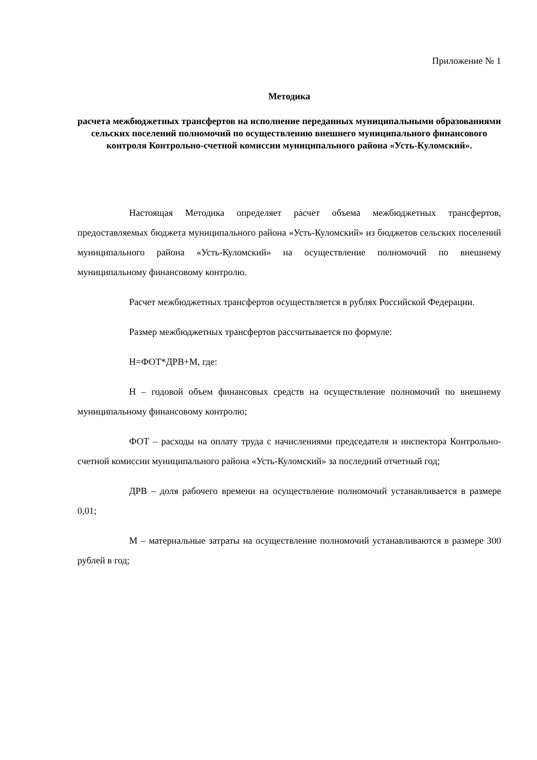Приложение № 1
Методика
расчета межбюджетных трансфертов на исполнение переданных муниципальными образованиями сельских поселений полномочий по осуществлению внешнего муниципального финансового контроля Контрольно-счетной комиссии муниципального района «Усть-Куломский».
Настоящая Методика определяет расчет объема межбюджетных трансфертов, предоставляемых бюджета муниципального района «Усть-Куломский» из бюджетов сельских поселений муниципального района «Усть-Куломский» на осуществление полномочий по внешнему муниципальному финансовому контролю.
Расчет межбюджетных трансфертов осуществляется в рублях Российской Федерации.
Размер межбюджетных трансфертов рассчитывается по формуле:
Н=ФОТ*ДРВ+М, где:
Н – годовой объем финансовых средств на осуществление полномочий по внешнему муниципальному финансовому контролю;
ФОТ – расходы на оплату труда с начислениями председателя и инспектора Контрольно-счетной комиссии муниципального района «Усть-Куломский» за последний отчетный год;
ДРВ – доля рабочего времени на осуществление полномочий устанавливается в размере 0,01;
М – материальные затраты на осуществление полномочий устанавливаются в размере 300 рублей в год;